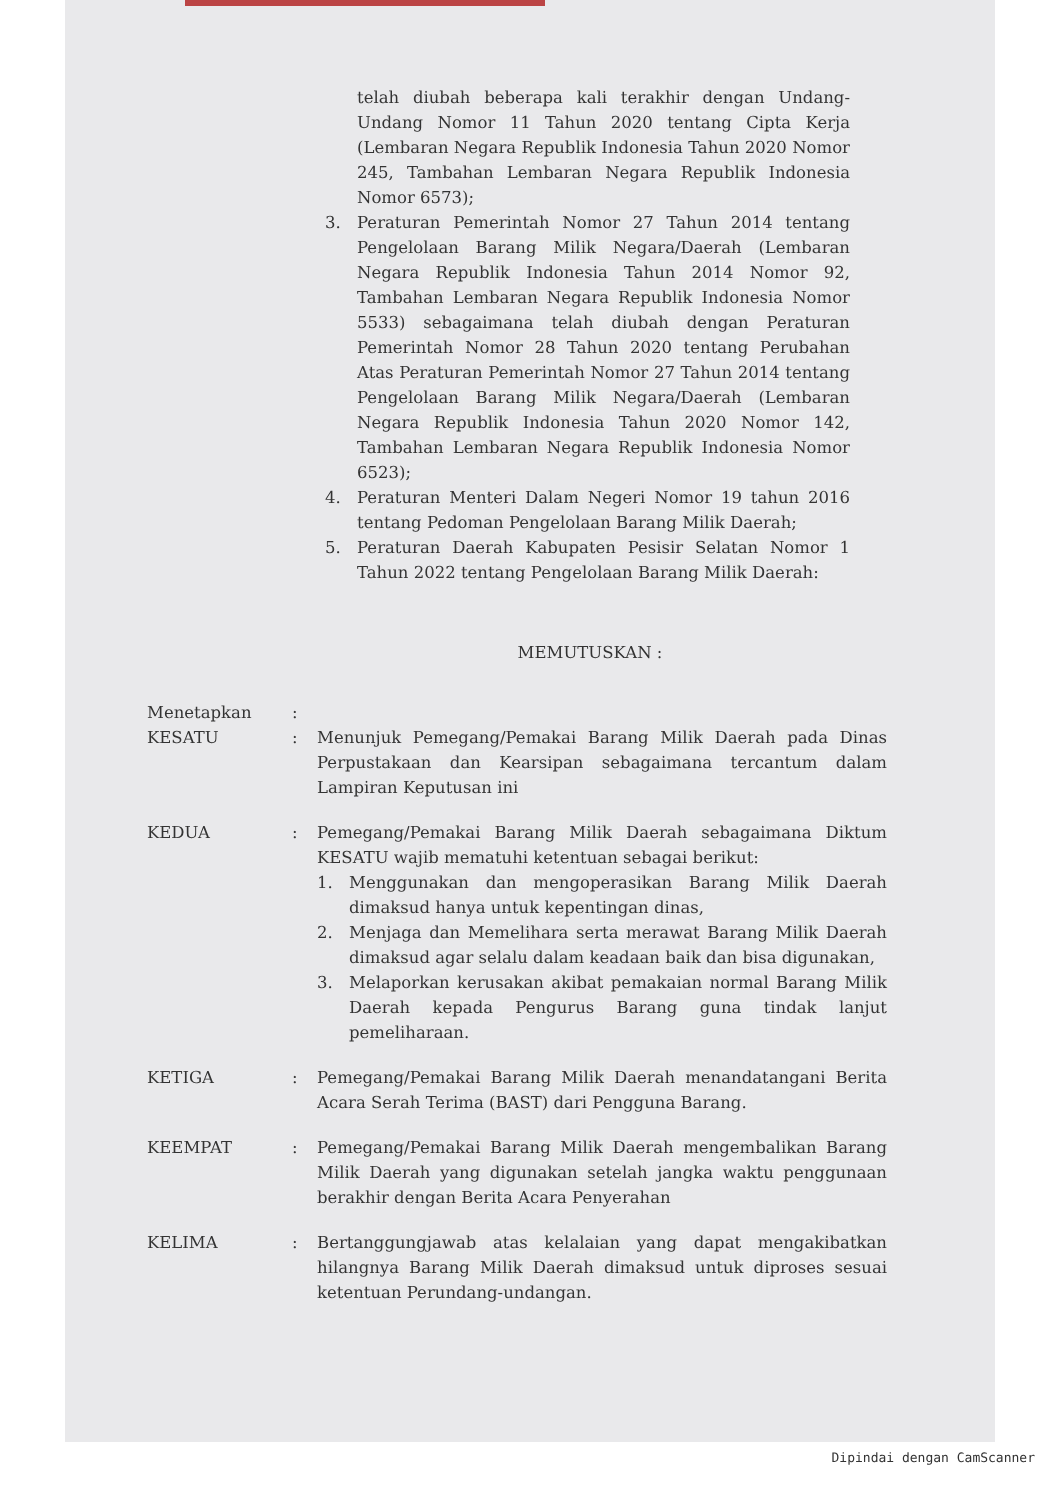telah diubah beberapa kali terakhir dengan Undang-Undang Nomor 11 Tahun 2020 tentang Cipta Kerja (Lembaran Negara Republik Indonesia Tahun 2020 Nomor 245, Tambahan Lembaran Negara Republik Indonesia Nomor 6573);
3. Peraturan Pemerintah Nomor 27 Tahun 2014 tentang Pengelolaan Barang Milik Negara/Daerah (Lembaran Negara Republik Indonesia Tahun 2014 Nomor 92, Tambahan Lembaran Negara Republik Indonesia Nomor 5533) sebagaimana telah diubah dengan Peraturan Pemerintah Nomor 28 Tahun 2020 tentang Perubahan Atas Peraturan Pemerintah Nomor 27 Tahun 2014 tentang Pengelolaan Barang Milik Negara/Daerah (Lembaran Negara Republik Indonesia Tahun 2020 Nomor 142, Tambahan Lembaran Negara Republik Indonesia Nomor 6523);
4. Peraturan Menteri Dalam Negeri Nomor 19 tahun 2016 tentang Pedoman Pengelolaan Barang Milik Daerah;
5. Peraturan Daerah Kabupaten Pesisir Selatan Nomor 1 Tahun 2022 tentang Pengelolaan Barang Milik Daerah:
MEMUTUSKAN :
Menetapkan:
KESATU: Menunjuk Pemegang/Pemakai Barang Milik Daerah pada Dinas Perpustakaan dan Kearsipan sebagaimana tercantum dalam Lampiran Keputusan ini
KEDUA: Pemegang/Pemakai Barang Milik Daerah sebagaimana Diktum KESATU wajib mematuhi ketentuan sebagai berikut:
1. Menggunakan dan mengoperasikan Barang Milik Daerah dimaksud hanya untuk kepentingan dinas,
2. Menjaga dan Memelihara serta merawat Barang Milik Daerah dimaksud agar selalu dalam keadaan baik dan bisa digunakan,
3. Melaporkan kerusakan akibat pemakaian normal Barang Milik Daerah kepada Pengurus Barang guna tindak lanjut pemeliharaan.
KETIGA: Pemegang/Pemakai Barang Milik Daerah menandatangani Berita Acara Serah Terima (BAST) dari Pengguna Barang.
KEEMPAT: Pemegang/Pemakai Barang Milik Daerah mengembalikan Barang Milik Daerah yang digunakan setelah jangka waktu penggunaan berakhir dengan Berita Acara Penyerahan
KELIMA: Bertanggungjawab atas kelalaian yang dapat mengakibatkan hilangnya Barang Milik Daerah dimaksud untuk diproses sesuai ketentuan Perundang-undangan.
Dipindai dengan CamScanner